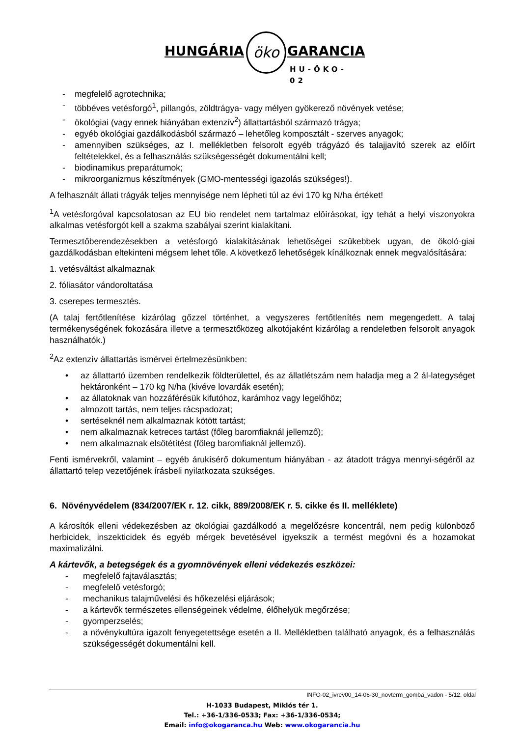HUNGÁRIA
öko
GARANCIA
HU-ÖKO-02
- megfelelő agrotechnika;
- többéves vetésforgó<sup>1</sup>, pillangós, zöldtrágya- vagy mélyen gyökerező növények vetése;
- ökológiai (vagy ennek hiányában extenzív<sup>2</sup>) állattartásból származó trágya;
- egyéb ökológiai gazdálkodásból származó – lehetőleg komposztált - szerves anyagok;
- amennyiben szükséges, az I. mellékletben felsorolt egyéb trágyázó és talajjavító szerek az előírt feltételekkel, és a felhasználás szükségességét dokumentálni kell;
- biodinamikus preparátumok;
- mikroorganizmus készítmények (GMO-mentességi igazolás szükséges!).
A felhasznált állati trágyák teljes mennyisége nem lépheti túl az évi 170 kg N/ha értéket!
<sup>1</sup> A vetésforgóval kapcsolatosan az EU bio rendelet nem tartalmaz előírásokat, így tehát a helyi viszonyokra alkalmas vetésforgót kell a szakma szabályai szerint kialakítani.
Termesztőberendezésekben a vetésforgó kialakításának lehetőségei szűkebbek ugyan, de ökoló-giai gazdálkodásban eltekinteni mégsem lehet tőle. A következő lehetőségek kínálkoznak ennek megvalósítására:
1. vetésváltást alkalmaznak
2. fóliasátor vándoroltatása
3. cserepes termesztés.
(A talaj fertőtlenítése kizárólag gőzzel történhet, a vegyszeres fertőtlenítés nem megengedett. A talaj termékenységének fokozására illetve a termesztőközeg alkotójaként kizárólag a rendeletben felsorolt anyagok használhatók.)
<sup>2</sup> Az extenzív állattartás ismérvei értelmezésünkben:
• az állattartó üzemben rendelkezik földterülettel, és az állatlétszám nem haladja meg a 2 ál-lategységet hektáronként – 170 kg N/ha (kivéve lovardák esetén);
• az állatoknak van hozzáférésük kifutóhoz, karámhoz vagy legelőhöz;
• almozott tartás, nem teljes rácspadozat;
• sertéseknél nem alkalmaznak kötött tartást;
• nem alkalmaznak ketreces tartást (főleg baromfiaknál jellemző);
• nem alkalmaznak elsötétítést (főleg baromfiaknál jellemző).
Fenti ismérvekről, valamint – egyéb árukísérő dokumentum hiányában - az átadott trágya mennyi-ségéről az állattartó telep vezetőjének írásbeli nyilatkozata szükséges.
6. Növényvédelem (834/2007/EK r. 12. cikk, 889/2008/EK r. 5. cikke és II. melléklete)
A károsítók elleni védekezésben az ökológiai gazdálkodó a megelőzésre koncentrál, nem pedig különböző herbicidek, inszekticidek és egyéb mérgek bevetésével igyekszik a termést megóvni és a hozamokat maximalizálni.
A kártevők, a betegségek és a gyomnövények elleni védekezés eszközei:
- megfelelő fajtaválasztás;
- megfelelő vetésforgó;
- mechanikus talajművelési és hőkezelési eljárások;
- a kártevők természetes ellenségeinek védelme, élőhelyük megőrzése;
- gyomperzselés;
- a növénykultúra igazolt fenyegetettsége esetén a II. Mellékletben található anyagok, és a felhasználás szükségességét dokumentálni kell.
INFO-02_ivrev00_14-06-30_novterm_gomba_vadon - 5/12. oldal
H-1033 Budapest, Miklós tér 1.
Tel.: +36-1/336-0533; Fax: +36-1/336-0534;
Email: info@okogaranca.hu Web: www.okogarancia.hu